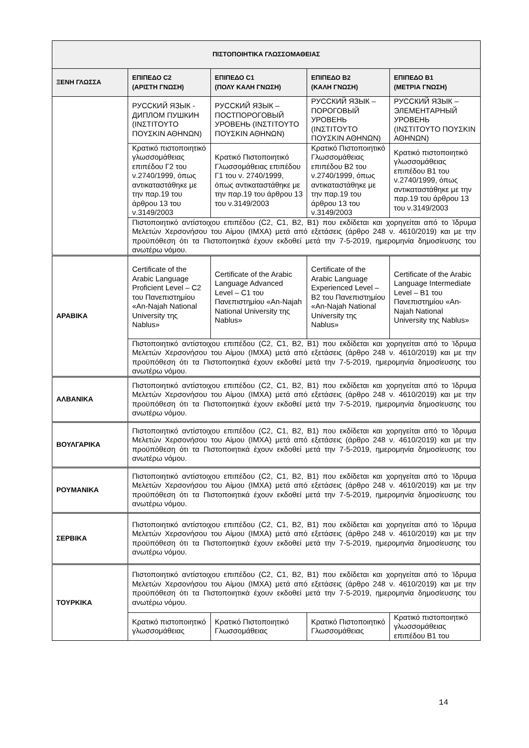| ΠΙΣΤΟΠΟΙΗΤΙΚΑ ΓΛΩΣΣΟΜΑΘΕΙΑΣ | | | | |
| --- | --- | --- | --- | --- |
| ΞΕΝΗ ΓΛΩΣΣΑ | ΕΠΙΠΕΔΟ C2 (ΑΡΙΣΤΗ ΓΝΩΣΗ) | ΕΠΙΠΕΔΟ C1 (ΠΟΛΥ ΚΑΛΗ ΓΝΩΣΗ) | ΕΠΙΠΕΔΟ Β2 (ΚΑΛΗ ΓΝΩΣΗ) | ΕΠΙΠΕΔΟ Β1 (ΜΕΤΡΙΑ ΓΝΩΣΗ) |
| | РУССКИЙ ЯЗЫК - ДИПЛОМ ПУШКИН (ΙΝΣΤΙΤΟΥΤΟ ΠΟΥΣΚΙΝ ΑΘΗΝΩΝ) | РУССКИЙ ЯЗЫК – ПОСТПОРОГОВЫЙ УРОВЕНЬ (ΙΝΣΤΙΤΟΥΤΟ ΠΟΥΣΚΙΝ ΑΘΗΝΩΝ) | РУССКИЙ ЯЗЫК – ПОРОГОВЫЙ УРОВЕНЬ (ΙΝΣΤΙΤΟΥΤΟ ΠΟΥΣΚΙΝ ΑΘΗΝΩΝ) | РУССКИЙ ЯЗЫК – ЭЛЕМЕНТАРНЫЙ УРОВЕНЬ (ΙΝΣΤΙΤΟΥΤΟ ΠΟΥΣΚΙΝ ΑΘΗΝΩΝ) |
| | Κρατικό πιστοποιητικό γλωσσομάθειας επιπέδου Γ2 του ν.2740/1999, όπως αντικαταστάθηκε με την παρ.19 του άρθρου 13 του ν.3149/2003 | Κρατικό Πιστοποιητικό Γλωσσομάθειας επιπέδου Γ1 του ν. 2740/1999, όπως αντικαταστάθηκε με την παρ.19 του άρθρου 13 του ν.3149/2003 | Κρατικό Πιστοποιητικό Γλωσσομάθειας επιπέδου Β2 του ν.2740/1999, όπως αντικαταστάθηκε με την παρ.19 του άρθρου 13 του ν.3149/2003 | Κρατικό πιστοποιητικό γλωσσομάθειας επιπέδου Β1 του ν.2740/1999, όπως αντικαταστάθηκε με την παρ.19 του άρθρου 13 του ν.3149/2003 |
| | Πιστοποιητικό αντίστοιχου επιπέδου (C2, C1, B2, B1) που εκδίδεται και χορηγείται από το Ίδρυμα Μελετών Χερσονήσου του Αίμου (ΙΜΧΑ) μετά από εξετάσεις (άρθρο 248 ν. 4610/2019) και με την προϋπόθεση ότι τα Πιστοποιητικά έχουν εκδοθεί μετά την 7-5-2019, ημερομηνία δημοσίευσης του ανωτέρω νόμου. | | | |
| ΑΡΑΒΙΚΑ | Certificate of the Arabic Language Proficient Level – C2 του Πανεπιστημίου «An-Najah National University της Nablus» | Certificate of the Arabic Language Advanced Level – C1 του Πανεπιστημίου «An-Najah National University της Nablus» | Certificate of the Arabic Language Experienced Level – B2 του Πανεπιστημίου «An-Najah National University της Nablus» | Certificate of the Arabic Language Intermediate Level – B1 του Πανεπιστημίου «An-Najah National University της Nablus» |
| | Πιστοποιητικό αντίστοιχου επιπέδου (C2, C1, B2, B1) που εκδίδεται και χορηγείται από το Ίδρυμα Μελετών Χερσονήσου του Αίμου (ΙΜΧΑ) μετά από εξετάσεις (άρθρο 248 ν. 4610/2019) και με την προϋπόθεση ότι τα Πιστοποιητικά έχουν εκδοθεί μετά την 7-5-2019, ημερομηνία δημοσίευσης του ανωτέρω νόμου. | | | |
| ΑΛΒΑΝΙΚΑ | Πιστοποιητικό αντίστοιχου επιπέδου (C2, C1, B2, B1) που εκδίδεται και χορηγείται από το Ίδρυμα Μελετών Χερσονήσου του Αίμου (ΙΜΧΑ) μετά από εξετάσεις (άρθρο 248 ν. 4610/2019) και με την προϋπόθεση ότι τα Πιστοποιητικά έχουν εκδοθεί μετά την 7-5-2019, ημερομηνία δημοσίευσης του ανωτέρω νόμου. | | | |
| ΒΟΥΛΓΑΡΙΚΑ | Πιστοποιητικό αντίστοιχου επιπέδου (C2, C1, B2, B1) που εκδίδεται και χορηγείται από το Ίδρυμα Μελετών Χερσονήσου του Αίμου (ΙΜΧΑ) μετά από εξετάσεις (άρθρο 248 ν. 4610/2019) και με την προϋπόθεση ότι τα Πιστοποιητικά έχουν εκδοθεί μετά την 7-5-2019, ημερομηνία δημοσίευσης του ανωτέρω νόμου. | | | |
| ΡΟΥΜΑΝΙΚΑ | Πιστοποιητικό αντίστοιχου επιπέδου (C2, C1, B2, B1) που εκδίδεται και χορηγείται από το Ίδρυμα Μελετών Χερσονήσου του Αίμου (ΙΜΧΑ) μετά από εξετάσεις (άρθρο 248 ν. 4610/2019) και με την προϋπόθεση ότι τα Πιστοποιητικά έχουν εκδοθεί μετά την 7-5-2019, ημερομηνία δημοσίευσης του ανωτέρω νόμου. | | | |
| ΣΕΡΒΙΚΑ | Πιστοποιητικό αντίστοιχου επιπέδου (C2, C1, B2, B1) που εκδίδεται και χορηγείται από το Ίδρυμα Μελετών Χερσονήσου του Αίμου (ΙΜΧΑ) μετά από εξετάσεις (άρθρο 248 ν. 4610/2019) και με την προϋπόθεση ότι τα Πιστοποιητικά έχουν εκδοθεί μετά την 7-5-2019, ημερομηνία δημοσίευσης του ανωτέρω νόμου. | | | |
| ΤΟΥΡΚΙΚΑ | Πιστοποιητικό αντίστοιχου επιπέδου (C2, C1, B2, B1) που εκδίδεται και χορηγείται από το Ίδρυμα Μελετών Χερσονήσου του Αίμου (ΙΜΧΑ) μετά από εξετάσεις (άρθρο 248 ν. 4610/2019) και με την προϋπόθεση ότι τα Πιστοποιητικά έχουν εκδοθεί μετά την 7-5-2019, ημερομηνία δημοσίευσης του ανωτέρω νόμου. | | | |
| | Κρατικό πιστοποιητικό γλωσσομάθειας | Κρατικό Πιστοποιητικό Γλωσσομάθειας | Κρατικό Πιστοποιητικό Γλωσσομάθειας | Κρατικό πιστοποιητικό γλωσσομάθειας επιπέδου Β1 του |
14